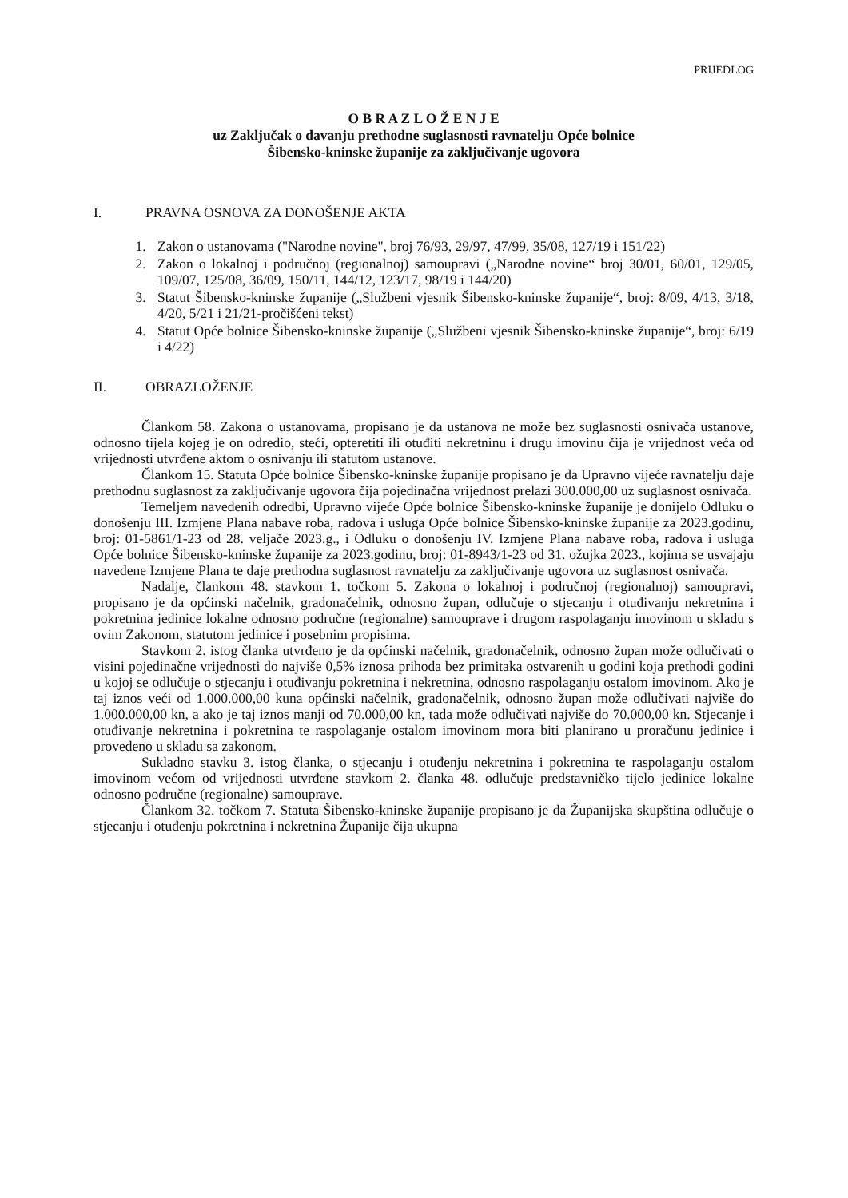PRIJEDLOG
O B R A Z L O Ž E N J E
uz Zaključak o davanju prethodne suglasnosti ravnatelju Opće bolnice
Šibensko-kninske županije za zaključivanje ugovora
I. PRAVNA OSNOVA ZA DONOŠENJE AKTA
1. Zakon o ustanovama ("Narodne novine", broj 76/93, 29/97, 47/99, 35/08, 127/19 i 151/22)
2. Zakon o lokalnoj i područnoj (regionalnoj) samoupravi („Narodne novine“ broj 30/01, 60/01, 129/05, 109/07, 125/08, 36/09, 150/11, 144/12, 123/17, 98/19 i 144/20)
3. Statut Šibensko-kninske županije („Službeni vjesnik Šibensko-kninske županije“, broj: 8/09, 4/13, 3/18, 4/20, 5/21 i 21/21-pročišćeni tekst)
4. Statut Opće bolnice Šibensko-kninske županije („Službeni vjesnik Šibensko-kninske županije“, broj: 6/19 i 4/22)
II. OBRAZLOŽENJE
Člankom 58. Zakona o ustanovama, propisano je da ustanova ne može bez suglasnosti osnivača ustanove, odnosno tijela kojeg je on odredio, steći, opteretiti ili otuđiti nekretninu i drugu imovinu čija je vrijednost veća od vrijednosti utvrđene aktom o osnivanju ili statutom ustanove.
Člankom 15. Statuta Opće bolnice Šibensko-kninske županije propisano je da Upravno vijeće ravnatelju daje prethodnu suglasnost za zaključivanje ugovora čija pojedinačna vrijednost prelazi 300.000,00 uz suglasnost osnivača.
Temeljem navedenih odredbi, Upravno vijeće Opće bolnice Šibensko-kninske županije je donijelo Odluku o donošenju III. Izmjene Plana nabave roba, radova i usluga Opće bolnice Šibensko-kninske županije za 2023.godinu, broj: 01-5861/1-23 od 28. veljače 2023.g., i Odluku o donošenju IV. Izmjene Plana nabave roba, radova i usluga Opće bolnice Šibensko-kninske županije za 2023.godinu, broj: 01-8943/1-23 od 31. ožujka 2023., kojima se usvajaju navedene Izmjene Plana te daje prethodna suglasnost ravnatelju za zaključivanje ugovora uz suglasnost osnivača.
Nadalje, člankom 48. stavkom 1. točkom 5. Zakona o lokalnoj i područnoj (regionalnoj) samoupravi, propisano je da općinski načelnik, gradonačelnik, odnosno župan, odlučuje o stjecanju i otuđivanju nekretnina i pokretnina jedinice lokalne odnosno područne (regionalne) samouprave i drugom raspolaganju imovinom u skladu s ovim Zakonom, statutom jedinice i posebnim propisima.
Stavkom 2. istog članka utvrđeno je da općinski načelnik, gradonačelnik, odnosno župan može odlučivati o visini pojedinačne vrijednosti do najviše 0,5% iznosa prihoda bez primitaka ostvarenih u godini koja prethodi godini u kojoj se odlučuje o stjecanju i otuđivanju pokretnina i nekretnina, odnosno raspolaganju ostalom imovinom. Ako je taj iznos veći od 1.000.000,00 kuna općinski načelnik, gradonačelnik, odnosno župan može odlučivati najviše do 1.000.000,00 kn, a ako je taj iznos manji od 70.000,00 kn, tada može odlučivati najviše do 70.000,00 kn. Stjecanje i otuđivanje nekretnina i pokretnina te raspolaganje ostalom imovinom mora biti planirano u proračunu jedinice i provedeno u skladu sa zakonom.
Sukladno stavku 3. istog članka, o stjecanju i otuđenju nekretnina i pokretnina te raspolaganju ostalom imovinom većom od vrijednosti utvrđene stavkom 2. članka 48. odlučuje predstavničko tijelo jedinice lokalne odnosno područne (regionalne) samouprave.
Člankom 32. točkom 7. Statuta Šibensko-kninske županije propisano je da Županijska skupština odlučuje o stjecanju i otuđenju pokretnina i nekretnina Županije čija ukupna